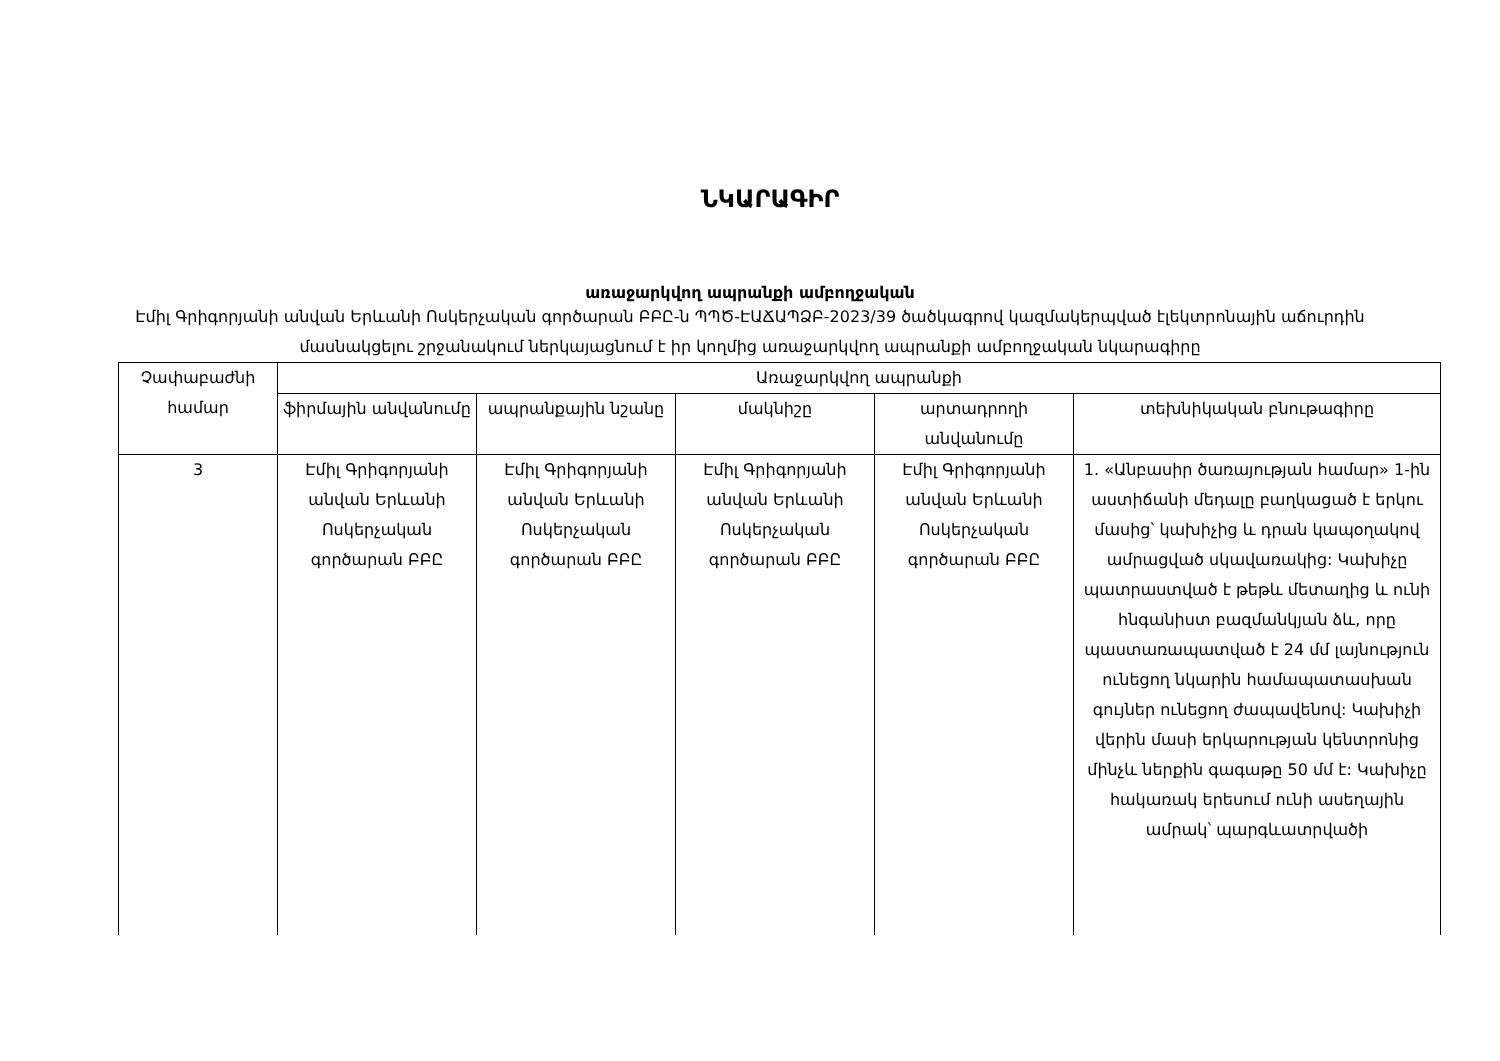ՆԿԱՐԱԳԻՐ
առաջարկվող ապրանքի ամբողջական
Էմիլ Գրիգորյանի անվան Երևանի Ոսկերչական գործարան ԲԲԸ-ն ՊՊԾ-ԷԱՃԱՊՁԲ-2023/39 ծածկագրով կազմակերպված էլեկտրոնային աճուրդին մասնակցելու շրջանակում ներկայացնում է իր կողմից առաջարկվող ապրանքի ամբողջական նկարագիրը
| Չափաբաժնի համար | Առաջարկվող ապրանքի | | | | |
| --- | --- | --- | --- | --- | --- |
| | ֆիրմային անվանումը | ապրանքային նշանը | մակնիշը | արտադրողի անվանումը | տեխնիկական բնութագիրը |
| 3 | Էմիլ Գրիգորյանի անվան Երևանի Ոսկերչական գործարան ԲԲԸ | Էմիլ Գրիգորյանի անվան Երևանի Ոսկերչական գործարան ԲԲԸ | Էմիլ Գրիգորյանի անվան Երևանի Ոսկերչական գործարան ԲԲԸ | Էմիլ Գրիգորյանի անվան Երևանի Ոսկերչական գործարան ԲԲԸ | 1. «Անբասիր ծառայության համար» 1-ին աստիճանի մեդալը բաղկացած է երկու մասից՝ կախիչից և դրան կապօղակով ամրացված սկավառակից: Կախիչը պատրաստված է թեթև մետաղից և ունի հնգանիստ բազմանկյան ձև, որը պաստառապատված է 24 մմ լայնություն ունեցող նկարին համապատասխան գույներ ունեցող ժապավենով: Կախիչի վերին մասի երկարության կենտրոնից մինչև ներքին գագաթը 50 մմ է: Կախիչը հակառակ երեսում ունի ասեղային ամրակ՝ պարգևատրվածի |